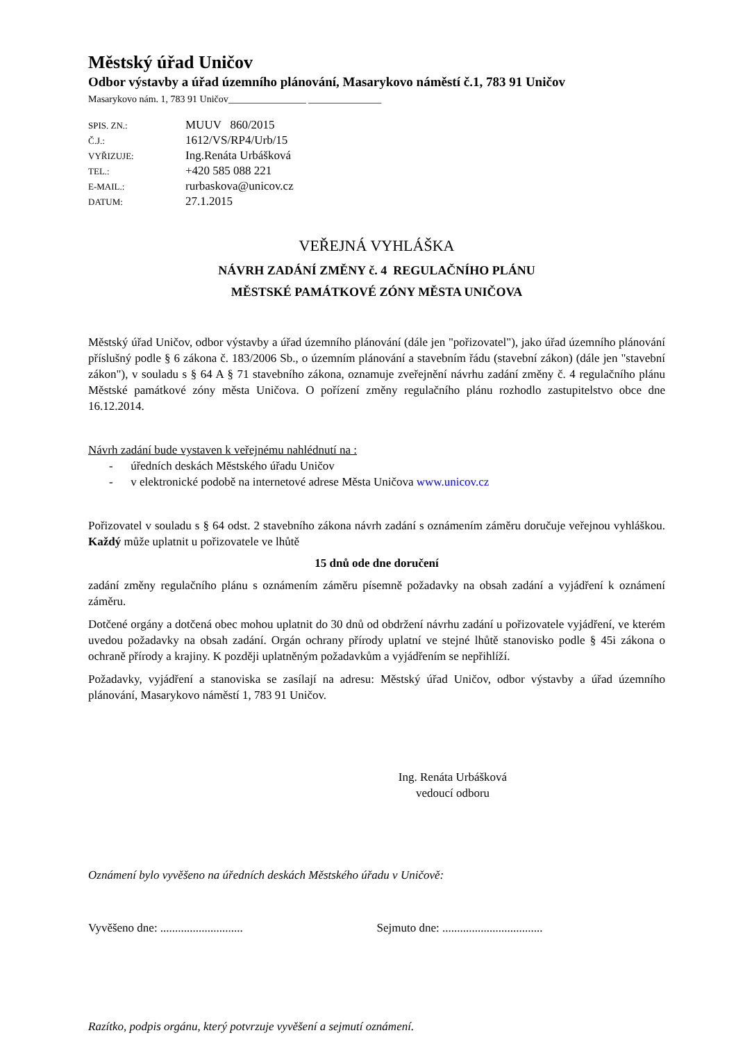Městský úřad Uničov
Odbor výstavby a úřad územního plánování, Masarykovo náměstí č.1, 783 91 Uničov
Masarykovo nám. 1, 783 91 Uničov________________ _______________
| SPIS. ZN.: | MUUV 860/2015 |
| Č.J.: | 1612/VS/RP4/Urb/15 |
| VYŘIZUJE: | Ing.Renáta Urbášková |
| TEL.: | +420 585 088 221 |
| E-MAIL.: | rurbaskova@unicov.cz |
| DATUM: | 27.1.2015 |
VEŘEJNÁ VYHLÁŠKA
NÁVRH ZADÁNÍ ZMĚNY č. 4 REGULAČNÍHO PLÁNU
MĚSTSKÉ PAMÁTKOVÉ ZÓNY MĚSTA UNIČOVA
Městský úřad Uničov, odbor výstavby a úřad územního plánování (dále jen "pořizovatel"), jako úřad územního plánování příslušný podle § 6 zákona č. 183/2006 Sb., o územním plánování a stavebním řádu (stavební zákon) (dále jen "stavební zákon"), v souladu s § 64 A § 71 stavebního zákona, oznamuje zveřejnění návrhu zadání změny č. 4 regulačního plánu Městské památkové zóny města Uničova. O pořízení změny regulačního plánu rozhodlo zastupitelstvo obce dne 16.12.2014.
Návrh zadání bude vystaven k veřejnému nahlédnutí na :
- úředních deskách Městského úřadu Uničov
- v elektronické podobě na internetové adrese Města Uničova www.unicov.cz
Pořizovatel v souladu s § 64 odst. 2 stavebního zákona návrh zadání s oznámením záměru doručuje veřejnou vyhláškou. Každý může uplatnit u pořizovatele ve lhůtě
15 dnů ode dne doručení
zadání změny regulačního plánu s oznámením záměru písemně požadavky na obsah zadání a vyjádření k oznámení záměru.
Dotčené orgány a dotčená obec mohou uplatnit do 30 dnů od obdržení návrhu zadání u pořizovatele vyjádření, ve kterém uvedou požadavky na obsah zadání. Orgán ochrany přírody uplatní ve stejné lhůtě stanovisko podle § 45i zákona o ochraně přírody a krajiny. K později uplatněným požadavkům a vyjádřením se nepřihlíží.
Požadavky, vyjádření a stanoviska se zasílají na adresu: Městský úřad Uničov, odbor výstavby a úřad územního plánování, Masarykovo náměstí 1, 783 91 Uničov.
Ing. Renáta Urbášková
vedoucí odboru
Oznámení bylo vyvěšeno na úředních deskách Městského úřadu v Uničově:
Vyvěšeno dne: ............................ Sejmuto dne: ..................................
Razítko, podpis orgánu, který potvrzuje vyvěšení a sejmutí oznámení.